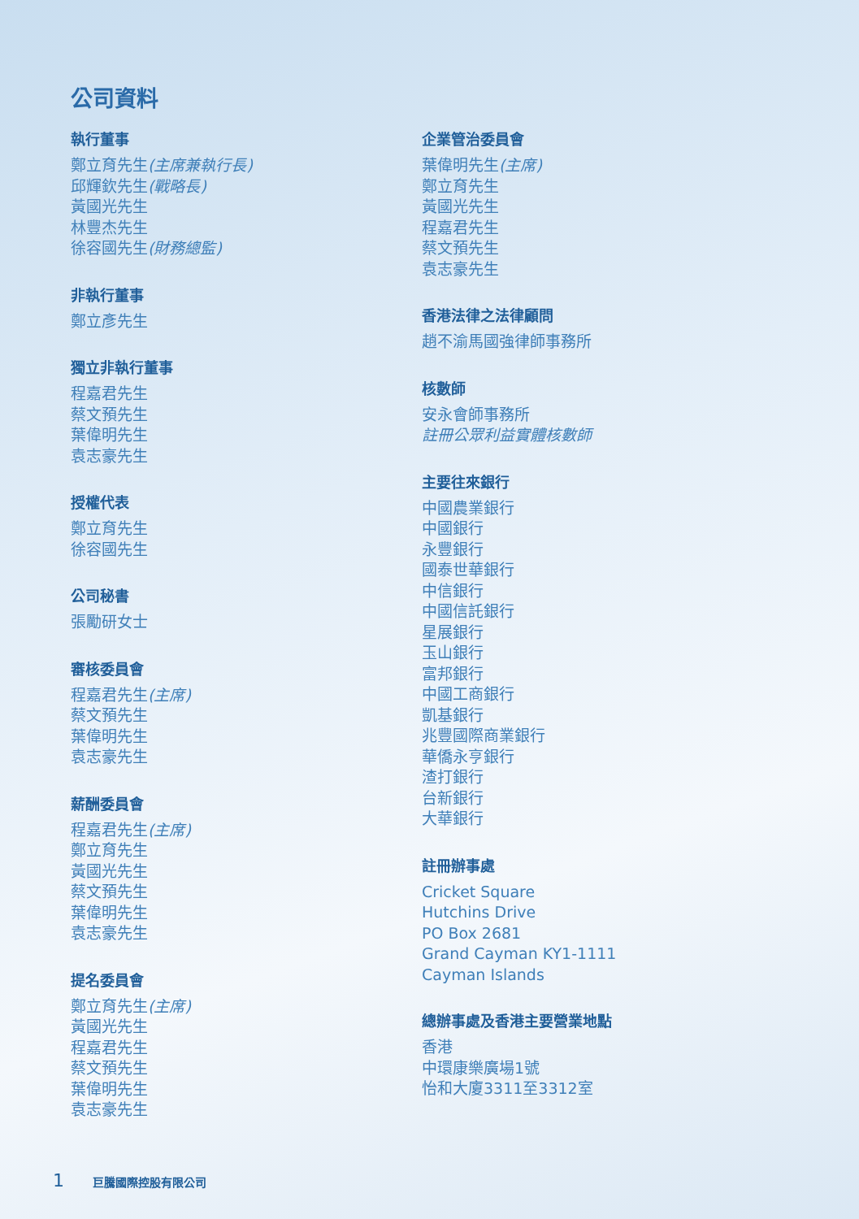公司資料
執行董事
鄭立育先生(主席兼執行長)
邱輝欽先生(戰略長)
黃國光先生
林豐杰先生
徐容國先生(財務總監)
非執行董事
鄭立彥先生
獨立非執行董事
程嘉君先生
蔡文預先生
葉偉明先生
袁志豪先生
授權代表
鄭立育先生
徐容國先生
公司秘書
張勵研女士
審核委員會
程嘉君先生(主席)
蔡文預先生
葉偉明先生
袁志豪先生
薪酬委員會
程嘉君先生(主席)
鄭立育先生
黃國光先生
蔡文預先生
葉偉明先生
袁志豪先生
提名委員會
鄭立育先生(主席)
黃國光先生
程嘉君先生
蔡文預先生
葉偉明先生
袁志豪先生
企業管治委員會
葉偉明先生(主席)
鄭立育先生
黃國光先生
程嘉君先生
蔡文預先生
袁志豪先生
香港法律之法律顧問
趙不渝馬國強律師事務所
核數師
安永會師事務所
註冊公眾利益實體核數師
主要往來銀行
中國農業銀行
中國銀行
永豐銀行
國泰世華銀行
中信銀行
中國信託銀行
星展銀行
玉山銀行
富邦銀行
中國工商銀行
凱基銀行
兆豐國際商業銀行
華僑永亨銀行
渣打銀行
台新銀行
大華銀行
註冊辦事處
Cricket Square
Hutchins Drive
PO Box 2681
Grand Cayman KY1-1111
Cayman Islands
總辦事處及香港主要營業地點
香港
中環康樂廣場1號
怡和大廈3311至3312室
1 巨騰國際控股有限公司